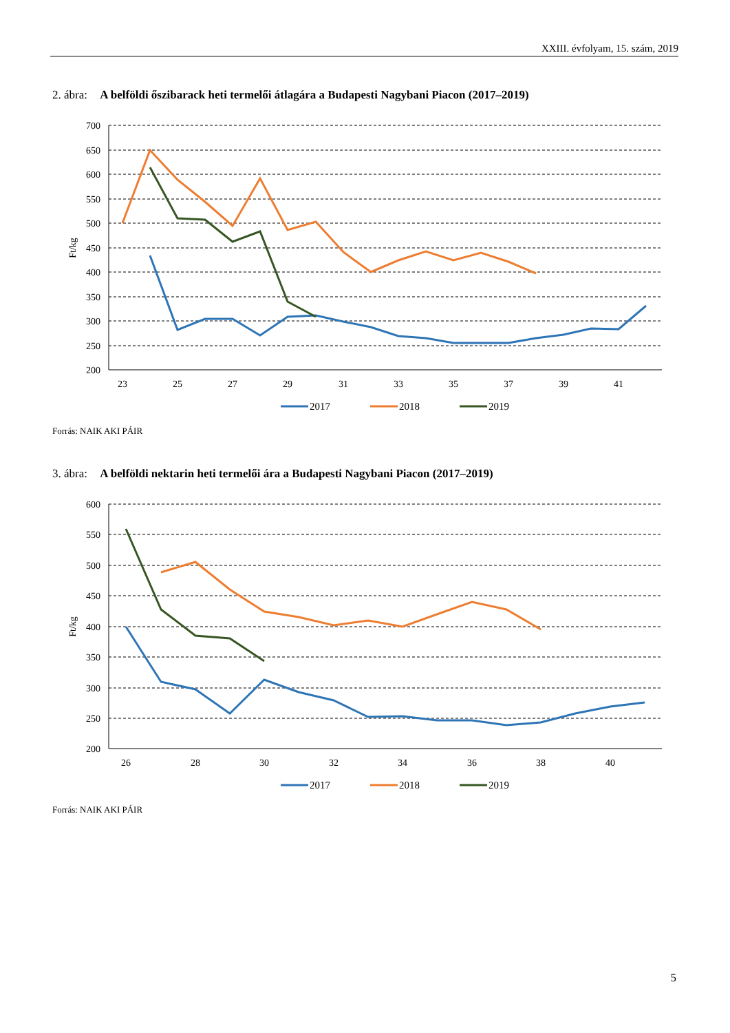XXIII. évfolyam, 15. szám, 2019
2. ábra: A belföldi őszibarack heti termelői átlagára a Budapesti Nagybani Piacon (2017–2019)
700
650
600
550
500
450
400
350
300
250
200
Ft/kg
23
25
27
29
31
33
35
37
39
41
2017
2018
2019
Forrás: NAIK AKI PÁIR
3. ábra: A belföldi nektarin heti termelői ára a Budapesti Nagybani Piacon (2017–2019)
600
550
500
450
400
350
300
250
200
Ft/kg
26
28
30
32
34
36
38
40
2017
2018
2019
Forrás: NAIK AKI PÁIR
5